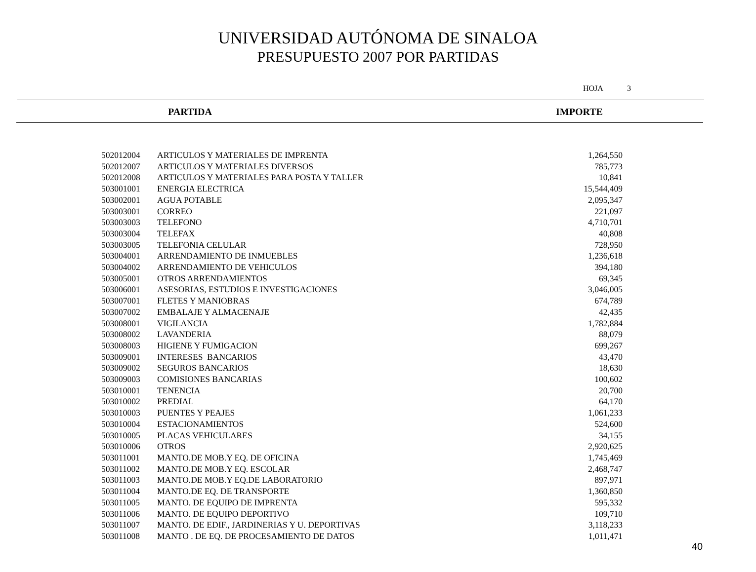UNIVERSIDAD AUTÓNOMA DE SINALOA
PRESUPUESTO 2007 POR PARTIDAS
HOJA 3
PARTIDA IMPORTE
| 502012004 | ARTICULOS Y MATERIALES DE IMPRENTA | 1,264,550 |
| 502012007 | ARTICULOS Y MATERIALES DIVERSOS | 785,773 |
| 502012008 | ARTICULOS Y MATERIALES PARA POSTA Y TALLER | 10,841 |
| 503001001 | ENERGIA ELECTRICA | 15,544,409 |
| 503002001 | AGUA POTABLE | 2,095,347 |
| 503003001 | CORREO | 221,097 |
| 503003003 | TELEFONO | 4,710,701 |
| 503003004 | TELEFAX | 40,808 |
| 503003005 | TELEFONIA CELULAR | 728,950 |
| 503004001 | ARRENDAMIENTO DE INMUEBLES | 1,236,618 |
| 503004002 | ARRENDAMIENTO DE VEHICULOS | 394,180 |
| 503005001 | OTROS ARRENDAMIENTOS | 69,345 |
| 503006001 | ASESORIAS, ESTUDIOS E INVESTIGACIONES | 3,046,005 |
| 503007001 | FLETES Y MANIOBRAS | 674,789 |
| 503007002 | EMBALAJE Y ALMACENAJE | 42,435 |
| 503008001 | VIGILANCIA | 1,782,884 |
| 503008002 | LAVANDERIA | 88,079 |
| 503008003 | HIGIENE Y FUMIGACION | 699,267 |
| 503009001 | INTERESES BANCARIOS | 43,470 |
| 503009002 | SEGUROS BANCARIOS | 18,630 |
| 503009003 | COMISIONES BANCARIAS | 100,602 |
| 503010001 | TENENCIA | 20,700 |
| 503010002 | PREDIAL | 64,170 |
| 503010003 | PUENTES Y PEAJES | 1,061,233 |
| 503010004 | ESTACIONAMIENTOS | 524,600 |
| 503010005 | PLACAS VEHICULARES | 34,155 |
| 503010006 | OTROS | 2,920,625 |
| 503011001 | MANTO.DE MOB.Y EQ. DE OFICINA | 1,745,469 |
| 503011002 | MANTO.DE MOB.Y EQ. ESCOLAR | 2,468,747 |
| 503011003 | MANTO.DE MOB.Y EQ.DE LABORATORIO | 897,971 |
| 503011004 | MANTO.DE EQ. DE TRANSPORTE | 1,360,850 |
| 503011005 | MANTO. DE EQUIPO DE IMPRENTA | 595,332 |
| 503011006 | MANTO. DE EQUIPO DEPORTIVO | 109,710 |
| 503011007 | MANTO. DE EDIF., JARDINERIAS Y U. DEPORTIVAS | 3,118,233 |
| 503011008 | MANTO . DE EQ. DE PROCESAMIENTO DE DATOS | 1,011,471 |
40